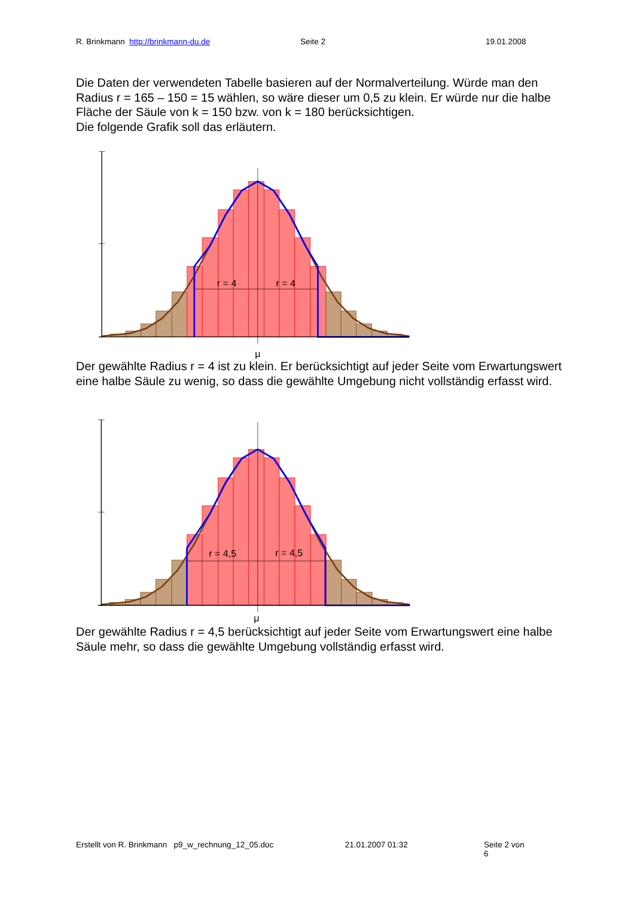R. Brinkmann http://brinkmann-du.de Seite 2 19.01.2008
Die Daten der verwendeten Tabelle basieren auf der Normalverteilung. Würde man den Radius r = 165 – 150 = 15 wählen, so wäre dieser um 0,5 zu klein. Er würde nur die halbe Fläche der Säule von k = 150 bzw. von k = 180 berücksichtigen.
Die folgende Grafik soll das erläutern.
r = 4
r = 4
μ
Der gewählte Radius r = 4 ist zu klein. Er berücksichtigt auf jeder Seite vom Erwartungswert eine halbe Säule zu wenig, so dass die gewählte Umgebung nicht vollständig erfasst wird.
r = 4,5
r = 4,5
μ
Der gewählte Radius r = 4,5 berücksichtigt auf jeder Seite vom Erwartungswert eine halbe Säule mehr, so dass die gewählte Umgebung vollständig erfasst wird.
Erstellt von R. Brinkmann p9_w_rechnung_12_05.doc 21.01.2007 01:32 Seite 2 von 6